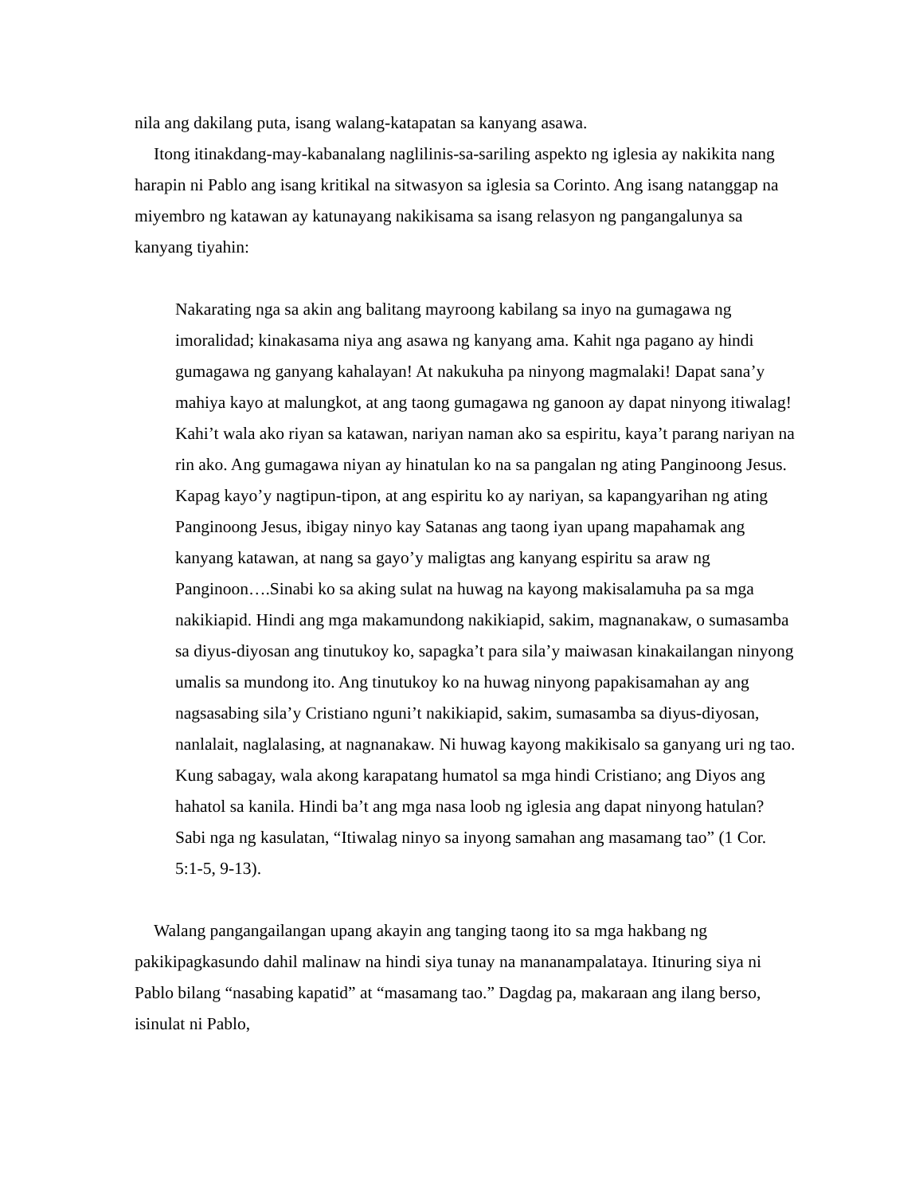nila ang dakilang puta, isang walang-katapatan sa kanyang asawa.
Itong itinakdang-may-kabanalang naglilinis-sa-sariling aspekto ng iglesia ay nakikita nang harapin ni Pablo ang isang kritikal na sitwasyon sa iglesia sa Corinto. Ang isang natanggap na miyembro ng katawan ay katunayang nakikisama sa isang relasyon ng pangangalunya sa kanyang tiyahin:
Nakarating nga sa akin ang balitang mayroong kabilang sa inyo na gumagawa ng imoralidad; kinakasama niya ang asawa ng kanyang ama. Kahit nga pagano ay hindi gumagawa ng ganyang kahalayan! At nakukuha pa ninyong magmalaki! Dapat sana’y mahiya kayo at malungkot, at ang taong gumagawa ng ganoon ay dapat ninyong itiwalag! Kahi’t wala ako riyan sa katawan, nariyan naman ako sa espiritu, kaya’t parang nariyan na rin ako. Ang gumagawa niyan ay hinatulan ko na sa pangalan ng ating Panginoong Jesus. Kapag kayo’y nagtipun-tipon, at ang espiritu ko ay nariyan, sa kapangyarihan ng ating Panginoong Jesus, ibigay ninyo kay Satanas ang taong iyan upang mapahamak ang kanyang katawan, at nang sa gayo’y maligtas ang kanyang espiritu sa araw ng Panginoon….Sinabi ko sa aking sulat na huwag na kayong makisalamuha pa sa mga nakikiapid. Hindi ang mga makamundong nakikiapid, sakim, magnanakaw, o sumasamba sa diyus-diyosan ang tinutukoy ko, sapagka’t para sila’y maiwasan kinakailangan ninyong umalis sa mundong ito. Ang tinutukoy ko na huwag ninyong papakisamahan ay ang nagsasabing sila’y Cristiano nguni’t nakikiapid, sakim, sumasamba sa diyus-diyosan, nanlalait, naglalasing, at nagnanakaw. Ni huwag kayong makikisalo sa ganyang uri ng tao. Kung sabagay, wala akong karapatang humatol sa mga hindi Cristiano; ang Diyos ang hahatol sa kanila. Hindi ba’t ang mga nasa loob ng iglesia ang dapat ninyong hatulan? Sabi nga ng kasulatan, “Itiwalag ninyo sa inyong samahan ang masamang tao” (1 Cor. 5:1-5, 9-13).
Walang pangangailangan upang akayin ang tanging taong ito sa mga hakbang ng pakikipagkasundo dahil malinaw na hindi siya tunay na mananampalataya. Itinuring siya ni Pablo bilang “nasabing kapatid” at “masamang tao.” Dagdag pa, makaraan ang ilang berso, isinulat ni Pablo,